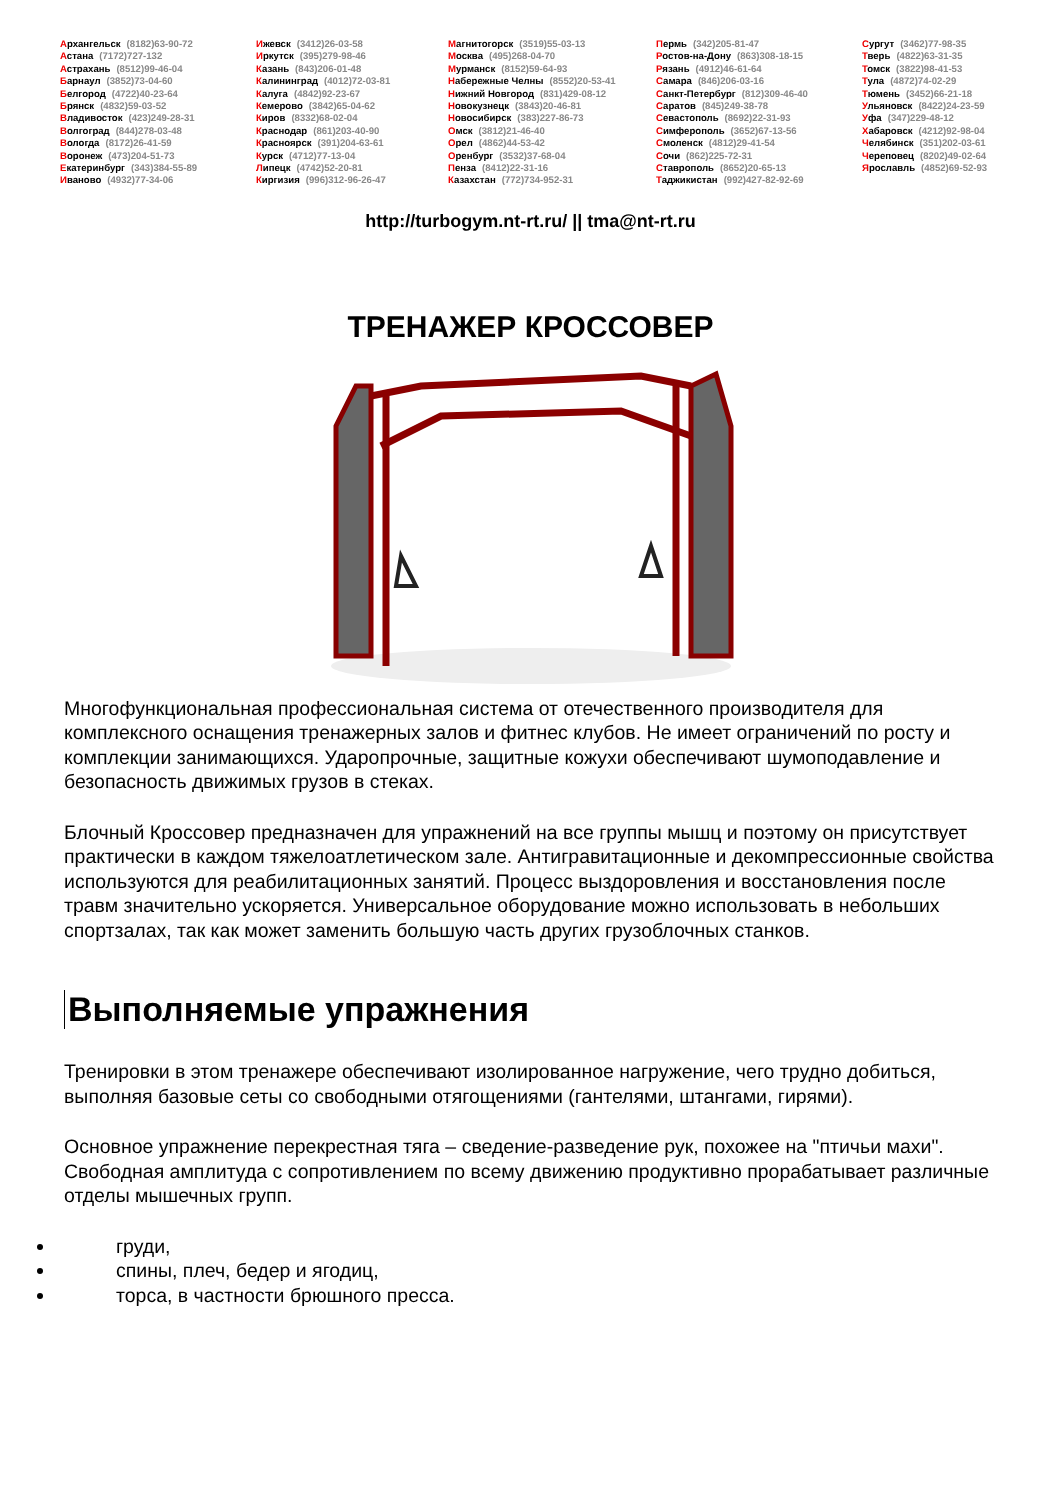Архангельск (8182)63-90-72
Астана (7172)727-132
Астрахань (8512)99-46-04
Барнаул (3852)73-04-60
Белгород (4722)40-23-64
Брянск (4832)59-03-52
Владивосток (423)249-28-31
Волгоград (844)278-03-48
Вологда (8172)26-41-59
Воронеж (473)204-51-73
Екатеринбург (343)384-55-89
Иваново (4932)77-34-06
Ижевск (3412)26-03-58
Иркутск (395)279-98-46
Казань (843)206-01-48
Калининград (4012)72-03-81
Калуга (4842)92-23-67
Кемерово (3842)65-04-62
Киров (8332)68-02-04
Краснодар (861)203-40-90
Красноярск (391)204-63-61
Курск (4712)77-13-04
Липецк (4742)52-20-81
Киргизия (996)312-96-26-47
Магнитогорск (3519)55-03-13
Москва (495)268-04-70
Мурманск (8152)59-64-93
Набережные Челны (8552)20-53-41
Нижний Новгород (831)429-08-12
Новокузнецк (3843)20-46-81
Новосибирск (383)227-86-73
Омск (3812)21-46-40
Орел (4862)44-53-42
Оренбург (3532)37-68-04
Пенза (8412)22-31-16
Казахстан (772)734-952-31
Пермь (342)205-81-47
Ростов-на-Дону (863)308-18-15
Рязань (4912)46-61-64
Самара (846)206-03-16
Санкт-Петербург (812)309-46-40
Саратов (845)249-38-78
Севастополь (8692)22-31-93
Симферополь (3652)67-13-56
Смоленск (4812)29-41-54
Сочи (862)225-72-31
Ставрополь (8652)20-65-13
Таджикистан (992)427-82-92-69
Сургут (3462)77-98-35
Тверь (4822)63-31-35
Томск (3822)98-41-53
Тула (4872)74-02-29
Тюмень (3452)66-21-18
Ульяновск (8422)24-23-59
Уфа (347)229-48-12
Хабаровск (4212)92-98-04
Челябинск (351)202-03-61
Череповец (8202)49-02-64
Ярославль (4852)69-52-93
http://turbogym.nt-rt.ru/ || tma@nt-rt.ru
ТРЕНАЖЕР КРОССОВЕР
Многофункциональная профессиональная система от отечественного производителя для комплексного оснащения тренажерных залов и фитнес клубов. Не имеет ограничений по росту и комплекции занимающихся. Ударопрочные, защитные кожухи обеспечивают шумоподавление и безопасность движимых грузов в стеках.
Блочный Кроссовер предназначен для упражнений на все группы мышц и поэтому он присутствует практически в каждом тяжелоатлетическом зале. Антигравитационные и декомпрессионные свойства используются для реабилитационных занятий. Процесс выздоровления и восстановления после травм значительно ускоряется. Универсальное оборудование можно использовать в небольших спортзалах, так как может заменить большую часть других грузоблочных станков.
Выполняемые упражнения
Тренировки в этом тренажере обеспечивают изолированное нагружение, чего трудно добиться, выполняя базовые сеты со свободными отягощениями (гантелями, штангами, гирями).
Основное упражнение перекрестная тяга – сведение-разведение рук, похожее на "птичьи махи". Свободная амплитуда с сопротивлением по всему движению продуктивно прорабатывает различные отделы мышечных групп.
груди,
спины, плеч, бедер и ягодиц,
торса, в частности брюшного пресса.